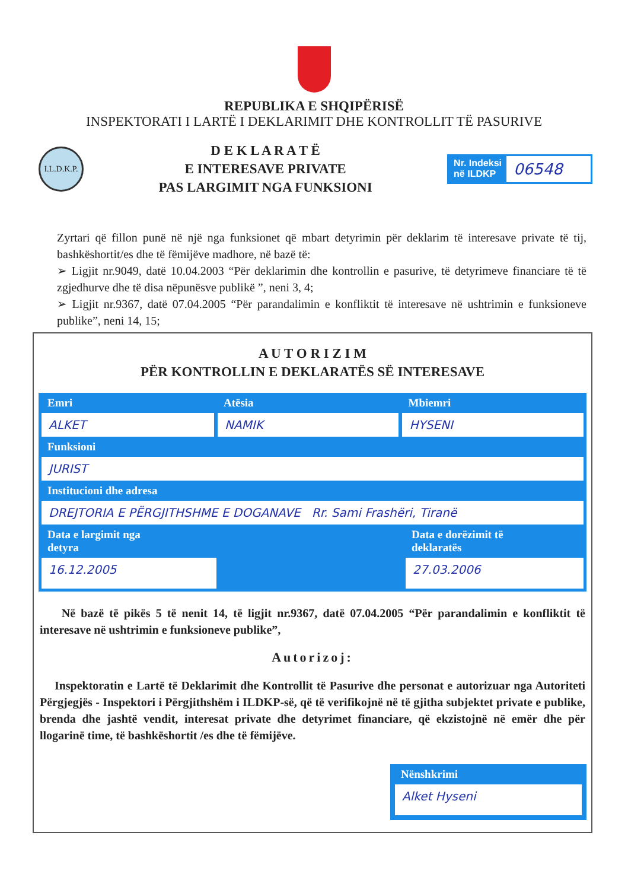REPUBLIKA E SHQIPËRISË
INSPEKTORATI I LARTË I DEKLARIMIT DHE KONTROLLIT TË PASURIVE
I.L.D.K.P.
D E K L A R A T Ë
E INTERESAVE PRIVATE
PAS LARGIMIT NGA FUNKSIONI
Nr. Indeksi
në ILDKP
06548
Zyrtari që fillon punë në një nga funksionet që mbart detyrimin për deklarim të interesave private të tij, bashkëshortit/es dhe të fëmijëve madhore, në bazë të:
➢ Ligjit nr.9049, datë 10.04.2003 “Për deklarimin dhe kontrollin e pasurive, të detyrimeve financiare të të zgjedhurve dhe të disa nëpunësve publikë ”, neni 3, 4;
➢ Ligjit nr.9367, datë 07.04.2005 “Për parandalimin e konfliktit të interesave në ushtrimin e funksioneve publike”, neni 14, 15;
A U T O R I Z I M
PËR KONTROLLIN E DEKLARATËS SË INTERESAVE
Emri
ALKET
Atësia
NAMIK
Mbiemri
HYSENI
Funksioni
JURIST
Institucioni dhe adresa
DREJTORIA E PËRGJITHSHME E DOGANAVE Rr. Sami Frashëri, Tiranë
Data e largimit nga
detyra
16.12.2005
Data e dorëzimit të
deklaratës
27.03.2006
Në bazë të pikës 5 të nenit 14, të ligjit nr.9367, datë 07.04.2005 “Për parandalimin e konfliktit të interesave në ushtrimin e funksioneve publike”,
Autorizoj:
Inspektoratin e Lartë të Deklarimit dhe Kontrollit të Pasurive dhe personat e autorizuar nga Autoriteti Përgjegjës - Inspektori i Përgjithshëm i ILDKP-së, që të verifikojnë në të gjitha subjektet private e publike, brenda dhe jashtë vendit, interesat private dhe detyrimet financiare, që ekzistojnë në emër dhe për llogarinë time, të bashkëshortit /es dhe të fëmijëve.
Nënshkrimi
Alket Hyseni